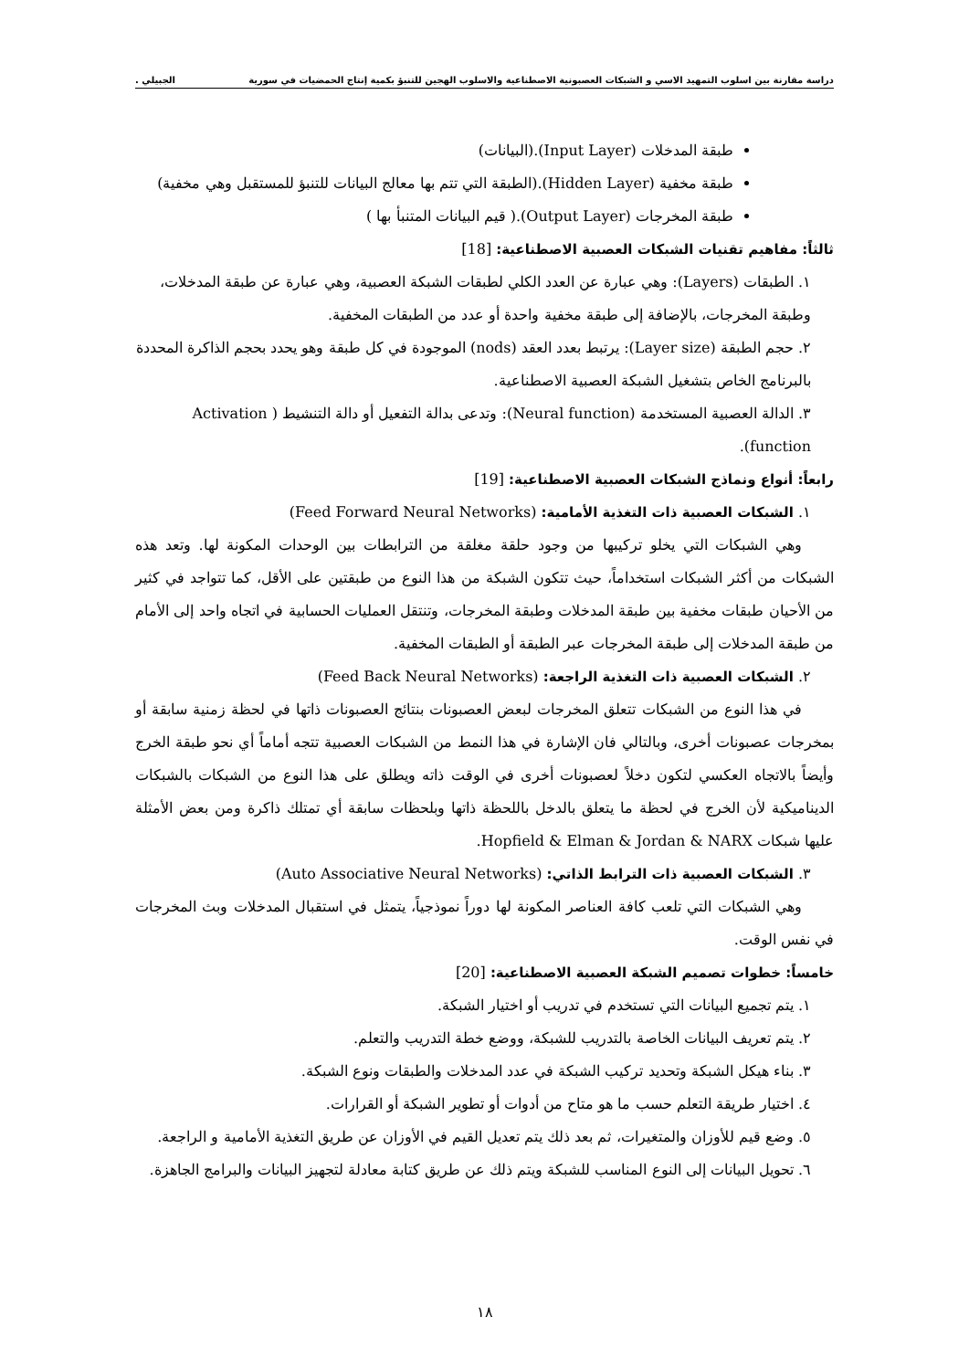دراسة مقارنة بين اسلوب التمهيد الاسي و الشبكات العصبونية الاصطناعية والاسلوب الهجين للتنبؤ بكمية إنتاج الحمضيات في سورية الجبيلي .
طبقة المدخلات (Input Layer).(البيانات)
طبقة مخفية (Hidden Layer).(الطبقة التي تتم بها معالج البيانات للتنبؤ للمستقبل وهي مخفية)
طبقة المخرجات (Output Layer).( قيم البيانات المتنبأ بها )
ثالثاً: مفاهيم تقنيات الشبكات العصبية الاصطناعية: [18]
١. الطبقات (Layers): وهي عبارة عن العدد الكلي لطبقات الشبكة العصبية، وهي عبارة عن طبقة المدخلات، وطبقة المخرجات، بالإضافة إلى طبقة مخفية واحدة أو عدد من الطبقات المخفية.
٢. حجم الطبقة (Layer size): يرتبط بعدد العقد (nods) الموجودة في كل طبقة وهو يحدد بحجم الذاكرة المحددة بالبرنامج الخاص بتشغيل الشبكة العصبية الاصطناعية.
٣. الدالة العصبية المستخدمة (Neural function): وتدعى بدالة التفعيل أو دالة التنشيط ( Activation function).
رابعاً: أنواع ونماذج الشبكات العصبية الاصطناعية: [19]
١. الشبكات العصبية ذات التغذية الأمامية: (Feed Forward Neural Networks)
وهي الشبكات التي يخلو تركيبها من وجود حلقة مغلقة من الترابطات بين الوحدات المكونة لها. وتعد هذه الشبكات من أكثر الشبكات استخداماً، حيث تتكون الشبكة من هذا النوع من طبقتين على الأقل، كما تتواجد في كثير من الأحيان طبقات مخفية بين طبقة المدخلات وطبقة المخرجات، وتنتقل العمليات الحسابية في اتجاه واحد إلى الأمام من طبقة المدخلات إلى طبقة المخرجات عبر الطبقة أو الطبقات المخفية.
٢. الشبكات العصبية ذات التغذية الراجعة: (Feed Back Neural Networks)
في هذا النوع من الشبكات تتعلق المخرجات لبعض العصبونات بنتائج العصبونات ذاتها في لحظة زمنية سابقة أو بمخرجات عصبونات أخرى، وبالتالي فان الإشارة في هذا النمط من الشبكات العصبية تتجه أماماً أي نحو طبقة الخرج وأيضاً بالاتجاه العكسي لتكون دخلاً لعصبونات أخرى في الوقت ذاته ويطلق على هذا النوع من الشبكات بالشبكات الديناميكية لأن الخرج في لحظة ما يتعلق بالدخل باللحظة ذاتها وبلحظات سابقة أي تمتلك ذاكرة ومن بعض الأمثلة عليها شبكات Hopfield & Elman & Jordan & NARX.
٣. الشبكات العصبية ذات الترابط الذاتي: (Auto Associative Neural Networks)
وهي الشبكات التي تلعب كافة العناصر المكونة لها دوراً نموذجياً، يتمثل في استقبال المدخلات وبث المخرجات في نفس الوقت.
خامساً: خطوات تصميم الشبكة العصبية الاصطناعية: [20]
١. يتم تجميع البيانات التي تستخدم في تدريب أو اختيار الشبكة.
٢. يتم تعريف البيانات الخاصة بالتدريب للشبكة، ووضع خطة التدريب والتعلم.
٣. بناء هيكل الشبكة وتحديد تركيب الشبكة في عدد المدخلات والطبقات ونوع الشبكة.
٤. اختيار طريقة التعلم حسب ما هو متاح من أدوات أو تطوير الشبكة أو القرارات.
٥. وضع قيم للأوزان والمتغيرات، ثم بعد ذلك يتم تعديل القيم في الأوزان عن طريق التغذية الأمامية و الراجعة.
٦. تحويل البيانات إلى النوع المناسب للشبكة ويتم ذلك عن طريق كتابة معادلة لتجهيز البيانات والبرامج الجاهزة.
١٨